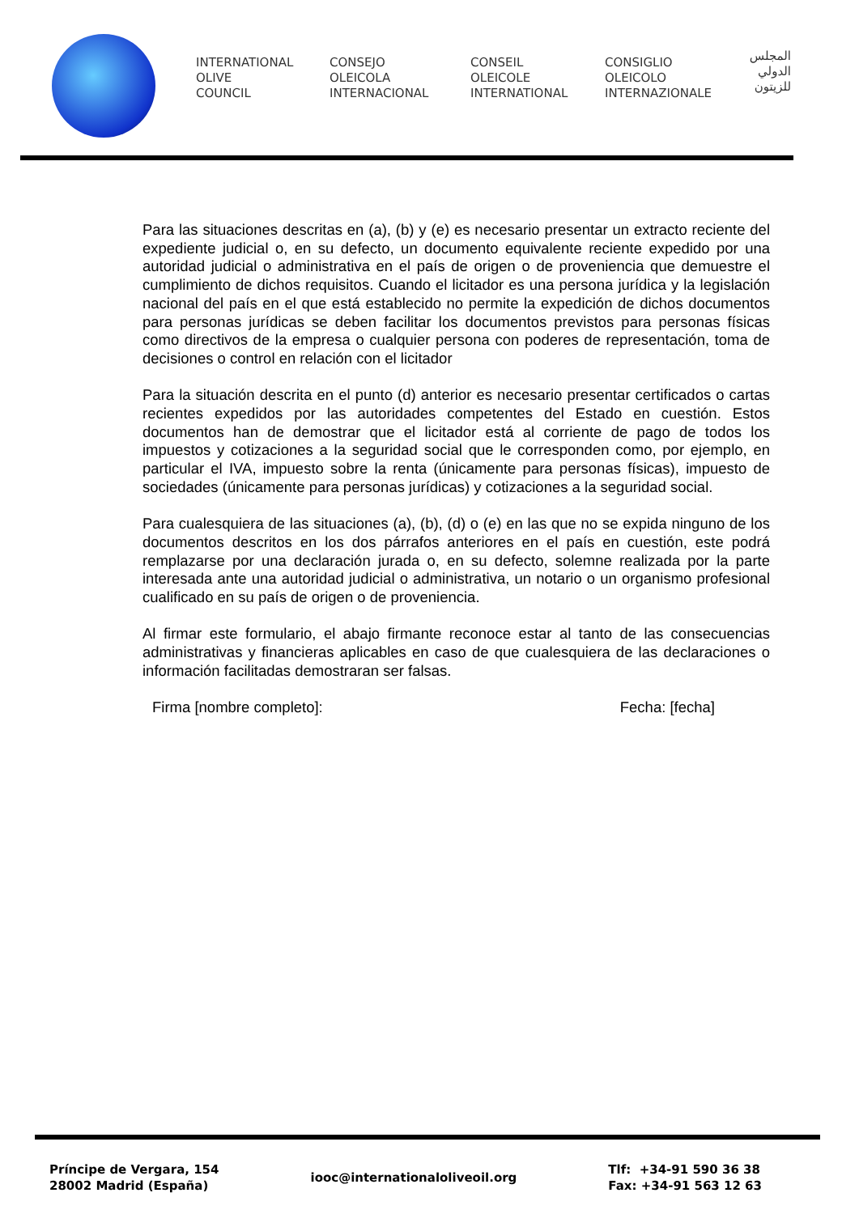INTERNATIONAL
OLIVE
COUNCIL
CONSEJO
OLEICOLA
INTERNACIONAL
CONSEIL
OLEICOLE
INTERNATIONAL
CONSIGLIO
OLEICOLO
INTERNAZIONALE
المجلس
الدولي
للزيتون
Para las situaciones descritas en (a), (b) y (e) es necesario presentar un extracto reciente del expediente judicial o, en su defecto, un documento equivalente reciente expedido por una autoridad judicial o administrativa en el país de origen o de proveniencia que demuestre el cumplimiento de dichos requisitos. Cuando el licitador es una persona jurídica y la legislación nacional del país en el que está establecido no permite la expedición de dichos documentos para personas jurídicas se deben facilitar los documentos previstos para personas físicas como directivos de la empresa o cualquier persona con poderes de representación, toma de decisiones o control en relación con el licitador
Para la situación descrita en el punto (d) anterior es necesario presentar certificados o cartas recientes expedidos por las autoridades competentes del Estado en cuestión. Estos documentos han de demostrar que el licitador está al corriente de pago de todos los impuestos y cotizaciones a la seguridad social que le corresponden como, por ejemplo, en particular el IVA, impuesto sobre la renta (únicamente para personas físicas), impuesto de sociedades (únicamente para personas jurídicas) y cotizaciones a la seguridad social.
Para cualesquiera de las situaciones (a), (b), (d) o (e) en las que no se expida ninguno de los documentos descritos en los dos párrafos anteriores en el país en cuestión, este podrá remplazarse por una declaración jurada o, en su defecto, solemne realizada por la parte interesada ante una autoridad judicial o administrativa, un notario o un organismo profesional cualificado en su país de origen o de proveniencia.
Al firmar este formulario, el abajo firmante reconoce estar al tanto de las consecuencias administrativas y financieras aplicables en caso de que cualesquiera de las declaraciones o información facilitadas demostraran ser falsas.
Firma [nombre completo]: Fecha: [fecha]
Príncipe de Vergara, 154
28002 Madrid (España)
iooc@internationaloliveoil.org
Tlf: +34-91 590 36 38
Fax: +34-91 563 12 63